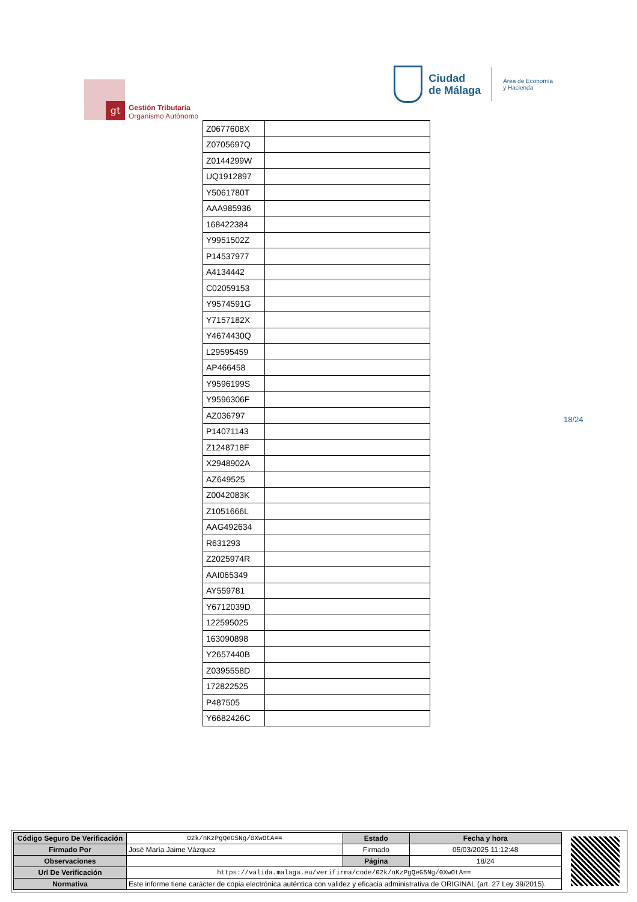gt
Gestión Tributaria
Organismo Autónomo
Ciudad
de Málaga
Área de Economía
y Hacienda
| Z0677608X | |
| Z0705697Q | |
| Z0144299W | |
| UQ1912897 | |
| Y5061780T | |
| AAA985936 | |
| 168422384 | |
| Y9951502Z | |
| P14537977 | |
| A4134442 | |
| C02059153 | |
| Y9574591G | |
| Y7157182X | |
| Y4674430Q | |
| L29595459 | |
| AP466458 | |
| Y9596199S | |
| Y9596306F | |
| AZ036797 | |
| P14071143 | |
| Z1248718F | |
| X2948902A | |
| AZ649525 | |
| Z0042083K | |
| Z1051666L | |
| AAG492634 | |
| R631293 | |
| Z2025974R | |
| AAI065349 | |
| AY559781 | |
| Y6712039D | |
| 122595025 | |
| 163090898 | |
| Y2657440B | |
| Z0395558D | |
| 172822525 | |
| P487505 | |
| Y6682426C | |
18/24
| Código Seguro De Verificación | 02k/nKzPgQeG5Ng/0XwOtA== | Estado | Fecha y hora |
| Firmado Por | José María Jaime Vázquez | Firmado | 05/03/2025 11:12:48 |
| Observaciones | | Página | 18/24 |
| Url De Verificación | https://valida.malaga.eu/verifirma/code/02k/nKzPgQeG5Ng/0XwOtA== | | |
| Normativa | Este informe tiene carácter de copia electrónica auténtica con validez y eficacia administrativa de ORIGINAL (art. 27 Ley 39/2015). | | |